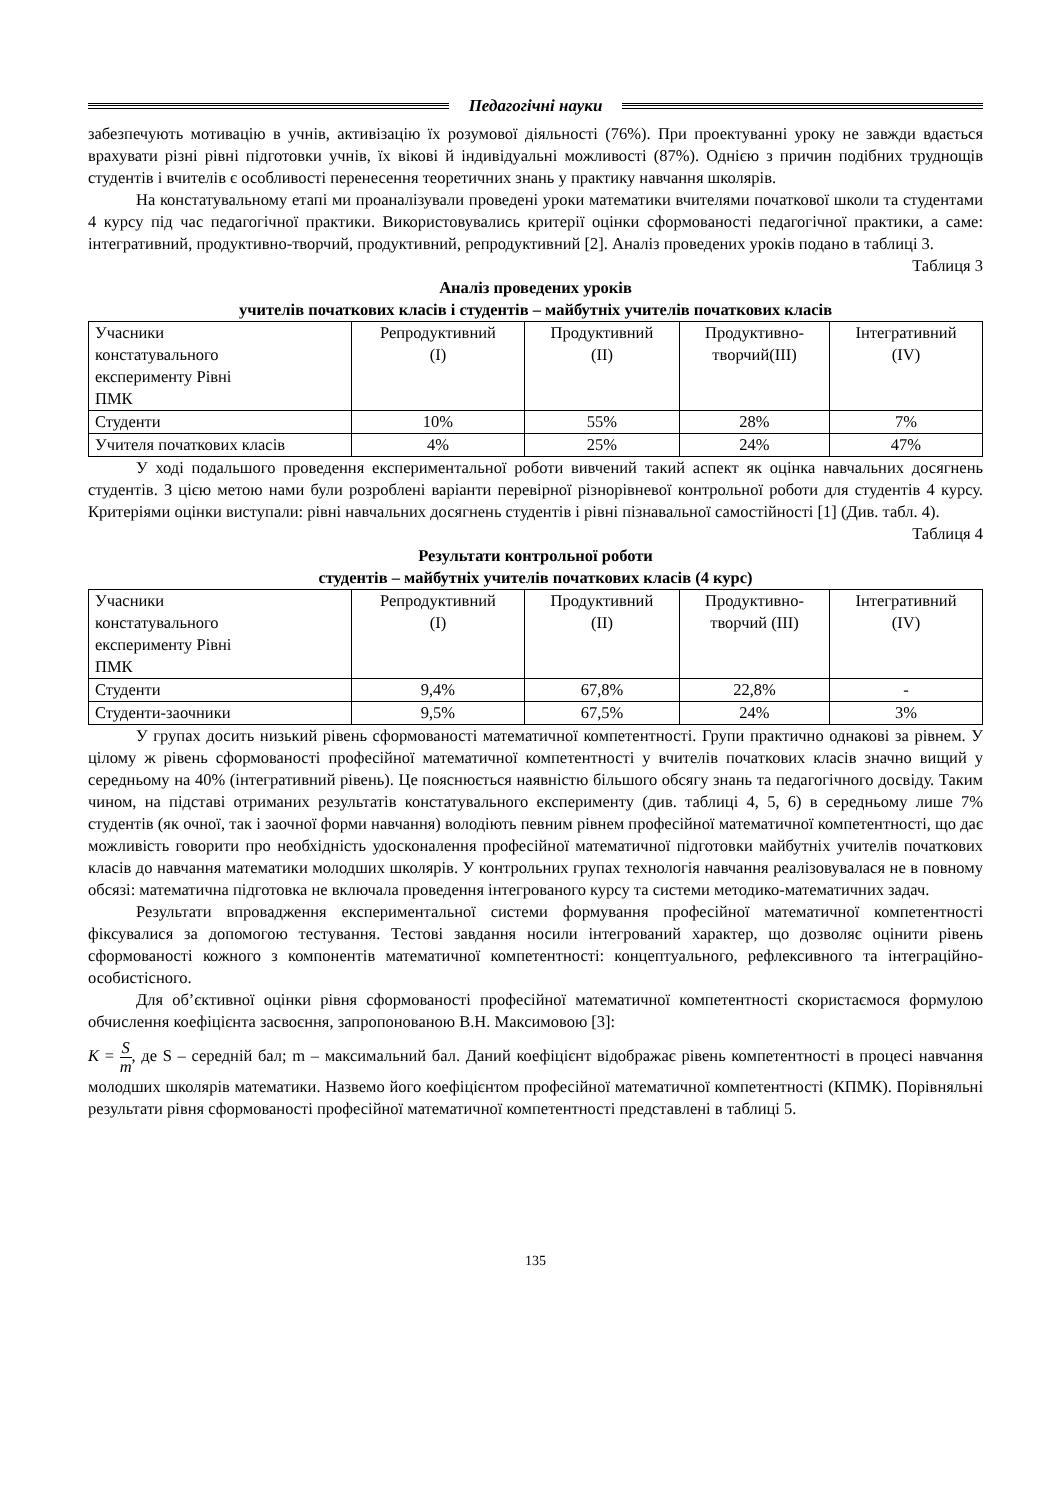Педагогічні науки
забезпечують мотивацію в учнів, активізацію їх розумової діяльності (76%). При проектуванні уроку не завжди вдається врахувати різні рівні підготовки учнів, їх вікові й індивідуальні можливості (87%). Однією з причин подібних труднощів студентів і вчителів є особливості перенесення теоретичних знань у практику навчання школярів.
На констатувальному етапі ми проаналізували проведені уроки математики вчителями початкової школи та студентами 4 курсу під час педагогічної практики. Використовувались критерії оцінки сформованості педагогічної практики, а саме: інтегративний, продуктивно-творчий, продуктивний, репродуктивний [2]. Аналіз проведених уроків подано в таблиці 3.
Таблиця 3
Аналіз проведених уроків
учителів початкових класів і студентів – майбутніх учителів початкових класів
| Учасники констатувального експерименту Рівні ПМК | Репродуктивний (I) | Продуктивний (II) | Продуктивно- творчий(III) | Інтегративний (IV) |
| --- | --- | --- | --- | --- |
| Студенти | 10% | 55% | 28% | 7% |
| Учителя початкових класів | 4% | 25% | 24% | 47% |
У ході подальшого проведення експериментальної роботи вивчений такий аспект як оцінка навчальних досягнень студентів. З цією метою нами були розроблені варіанти перевірної різнорівневої контрольної роботи для студентів 4 курсу. Критеріями оцінки виступали: рівні навчальних досягнень студентів і рівні пізнавальної самостійності [1] (Див. табл. 4).
Таблиця 4
Результати контрольної роботи
студентів – майбутніх учителів початкових класів (4 курс)
| Учасники констатувального експерименту Рівні ПМК | Репродуктивний (I) | Продуктивний (II) | Продуктивно- творчий (III) | Інтегративний (IV) |
| --- | --- | --- | --- | --- |
| Студенти | 9,4% | 67,8% | 22,8% | - |
| Студенти-заочники | 9,5% | 67,5% | 24% | 3% |
У групах досить низький рівень сформованості математичної компетентності. Групи практично однакові за рівнем. У цілому ж рівень сформованості професійної математичної компетентності у вчителів початкових класів значно вищий у середньому на 40% (інтегративний рівень). Це пояснюється наявністю більшого обсягу знань та педагогічного досвіду. Таким чином, на підставі отриманих результатів констатувального експерименту (див. таблиці 4, 5, 6) в середньому лише 7% студентів (як очної, так і заочної форми навчання) володіють певним рівнем професійної математичної компетентності, що дає можливість говорити про необхідність удосконалення професійної математичної підготовки майбутніх учителів початкових класів до навчання математики молодших школярів. У контрольних групах технологія навчання реалізовувалася не в повному обсязі: математична підготовка не включала проведення інтегрованого курсу та системи методико-математичних задач.
Результати впровадження експериментальної системи формування професійної математичної компетентності фіксувалися за допомогою тестування. Тестові завдання носили інтегрований характер, що дозволяє оцінити рівень сформованості кожного з компонентів математичної компетентності: концептуального, рефлексивного та інтеграційно-особистісного.
Для об’єктивної оцінки рівня сформованості професійної математичної компетентності скористаємося формулою обчислення коефіцієнта засвоєння, запропонованою В.Н. Максимовою [3]:
K = S m, де S – середній бал; m – максимальний бал. Даний коефіцієнт відображає рівень компетентності в процесі навчання молодших школярів математики. Назвемо його коефіцієнтом професійної математичної компетентності (КПМК). Порівняльні результати рівня сформованості професійної математичної компетентності представлені в таблиці 5.
135